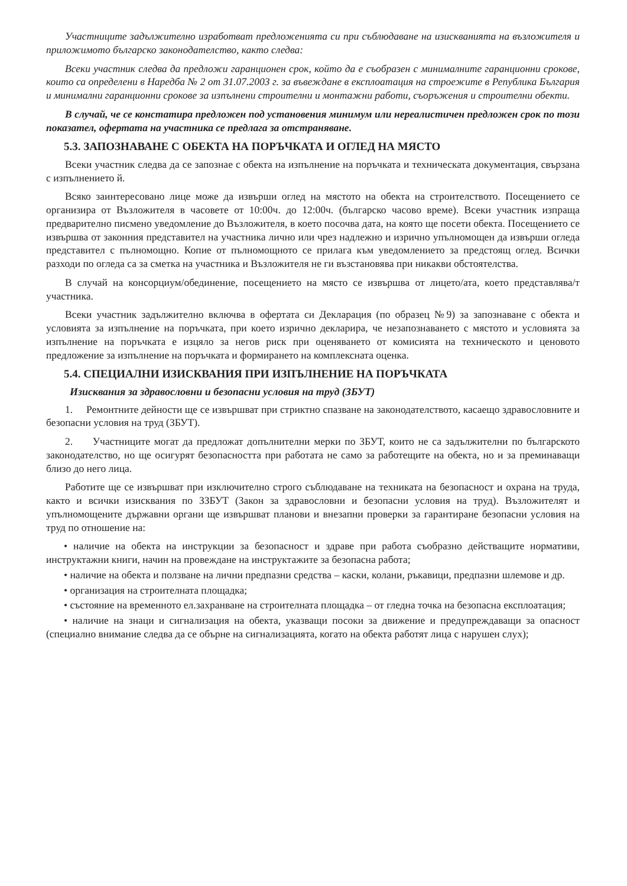Участниците задължително изработват предложенията си при съблюдаване на изискванията на възложителя и приложимото българско законодателство, както следва:
Всеки участник следва да предложи гаранционен срок, който да е съобразен с минималните гаранционни срокове, които са определени в Наредба № 2 от 31.07.2003 г. за въвеждане в експлоатация на строежите в Република България и минимални гаранционни срокове за изпълнени строителни и монтажни работи, съоръжения и строителни обекти.
В случай, че се констатира предложен под установения минимум или нереалистичен предложен срок по този показател, офертата на участника се предлага за отстраняване.
5.3. ЗАПОЗНАВАНЕ С ОБЕКТА НА ПОРЪЧКАТА И ОГЛЕД НА МЯСТО
Всеки участник следва да се запознае с обекта на изпълнение на поръчката и техническата документация, свързана с изпълнението й.
Всяко заинтересовано лице може да извърши оглед на мястото на обекта на строителството. Посещението се организира от Възложителя в часовете от 10:00ч. до 12:00ч. (българско часово време). Всеки участник изпраща предварително писмено уведомление до Възложителя, в което посочва дата, на която ще посети обекта. Посещението се извършва от законния представител на участника лично или чрез надлежно и изрично упълномощен да извърши огледа представител с пълномощно. Копие от пълномощното се прилага към уведомлението за предстоящ оглед. Всички разходи по огледа са за сметка на участника и Възложителя не ги възстановява при никакви обстоятелства.
В случай на консорциум/обединение, посещението на място се извършва от лицето/ата, което представлява/т участника.
Всеки участник задължително включва в офертата си Декларация (по образец №9) за запознаване с обекта и условията за изпълнение на поръчката, при което изрично декларира, че незапознаването с мястото и условията за изпълнение на поръчката е изцяло за негов риск при оценяването от комисията на техническото и ценовото предложение за изпълнение на поръчката и формирането на комплексната оценка.
5.4. СПЕЦИАЛНИ ИЗИСКВАНИЯ ПРИ ИЗПЪЛНЕНИЕ НА ПОРЪЧКАТА
Изисквания за здравословни и безопасни условия на труд (ЗБУТ)
1. Ремонтните дейности ще се извършват при стриктно спазване на законодателството, касаещо здравословните и безопасни условия на труд (ЗБУТ).
2. Участниците могат да предложат допълнителни мерки по ЗБУТ, които не са задължителни по българското законодателство, но ще осигурят безопасността при работата не само за работещите на обекта, но и за преминаващи близо до него лица.
Работите ще се извършват при изключително строго съблюдаване на техниката на безопасност и охрана на труда, както и всички изисквания по ЗЗБУТ (Закон за здравословни и безопасни условия на труд). Възложителят и упълномощените държавни органи ще извършват планови и внезапни проверки за гарантиране безопасни условия на труд по отношение на:
• наличие на обекта на инструкции за безопасност и здраве при работа съобразно действащите нормативи, инструктажни книги, начин на провеждане на инструктажите за безопасна работа;
• наличие на обекта и ползване на лични предпазни средства – каски, колани, ръкавици, предпазни шлемове и др.
• организация на строителната площадка;
• състояние на временното ел.захранване на строителната площадка – от гледна точка на безопасна експлоатация;
• наличие на знаци и сигнализация на обекта, указващи посоки за движение и предупреждаващи за опасност (специално внимание следва да се обърне на сигнализацията, когато на обекта работят лица с нарушен слух);